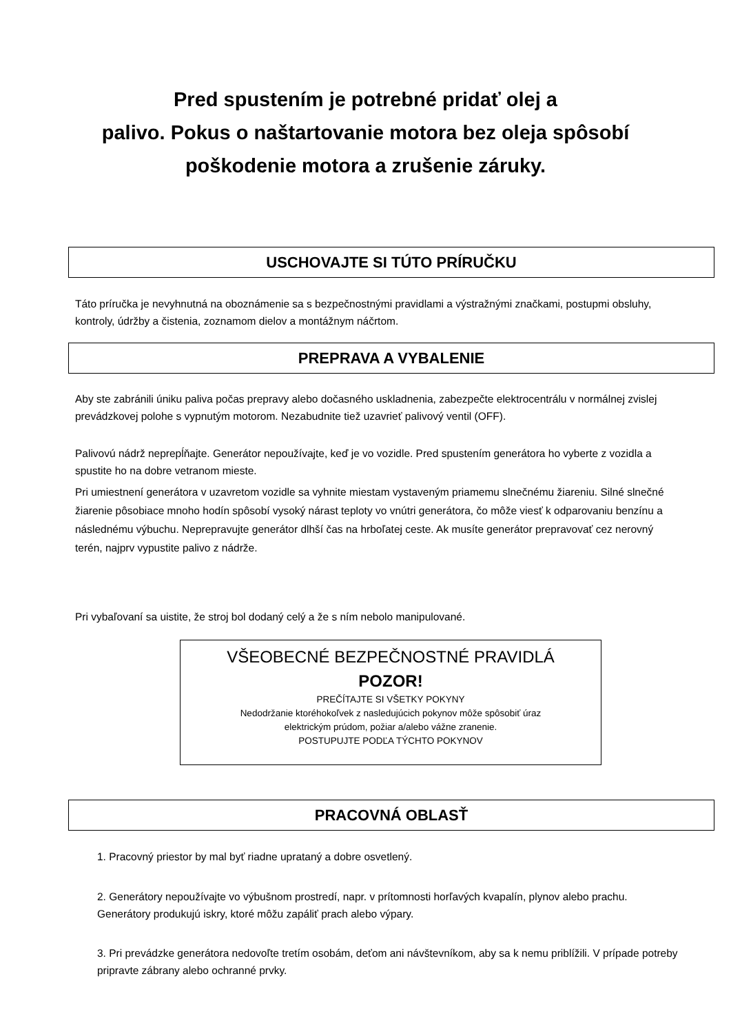Pred spustením je potrebné pridať olej a
palivo. Pokus o naštartovanie motora bez oleja spôsobí
poškodenie motora a zrušenie záruky.
USCHOVAJTE SI TÚTO PRÍRUČKU
Táto príručka je nevyhnutná na oboznámenie sa s bezpečnostnými pravidlami a výstražnými značkami, postupmi obsluhy, kontroly, údržby a čistenia, zoznamom dielov a montážnym náčrtom.
PREPRAVA A VYBALENIE
Aby ste zabránili úniku paliva počas prepravy alebo dočasného uskladnenia, zabezpečte elektrocentrálu v normálnej zvislej prevádzkovej polohe s vypnutým motorom. Nezabudnite tiež uzavrieť palivový ventil (OFF).
Palivovú nádrž neprepĺňajte. Generátor nepoužívajte, keď je vo vozidle. Pred spustením generátora ho vyberte z vozidla a spustite ho na dobre vetranom mieste.
Pri umiestnení generátora v uzavretom vozidle sa vyhnite miestam vystaveným priamemu slnečnému žiareniu. Silné slnečné žiarenie pôsobiace mnoho hodín spôsobí vysoký nárast teploty vo vnútri generátora, čo môže viesť k odparovaniu benzínu a následnému výbuchu. Neprepravujte generátor dlhší čas na hrboľatej ceste. Ak musíte generátor prepravovať cez nerovný terén, najprv vypustite palivo z nádrže.
Pri vybaľovaní sa uistite, že stroj bol dodaný celý a že s ním nebolo manipulované.
VŠEOBECNÉ BEZPEČNOSTNÉ PRAVIDLÁ
POZOR!
PREČÍTAJTE SI VŠETKY POKYNY
Nedodržanie ktoréhokoľvek z nasledujúcich pokynov môže spôsobiť úraz
elektrickým prúdom, požiar a/alebo vážne zranenie.
POSTUPUJTE PODĽA TÝCHTO POKYNOV
PRACOVNÁ OBLASŤ
1. Pracovný priestor by mal byť riadne uprataný a dobre osvetlený.
2. Generátory nepoužívajte vo výbušnom prostredí, napr. v prítomnosti horľavých kvapalín, plynov alebo prachu. Generátory produkujú iskry, ktoré môžu zapáliť prach alebo výpary.
3. Pri prevádzke generátora nedovoľte tretím osobám, deťom ani návštevníkom, aby sa k nemu priblížili. V prípade potreby pripravte zábrany alebo ochranné prvky.